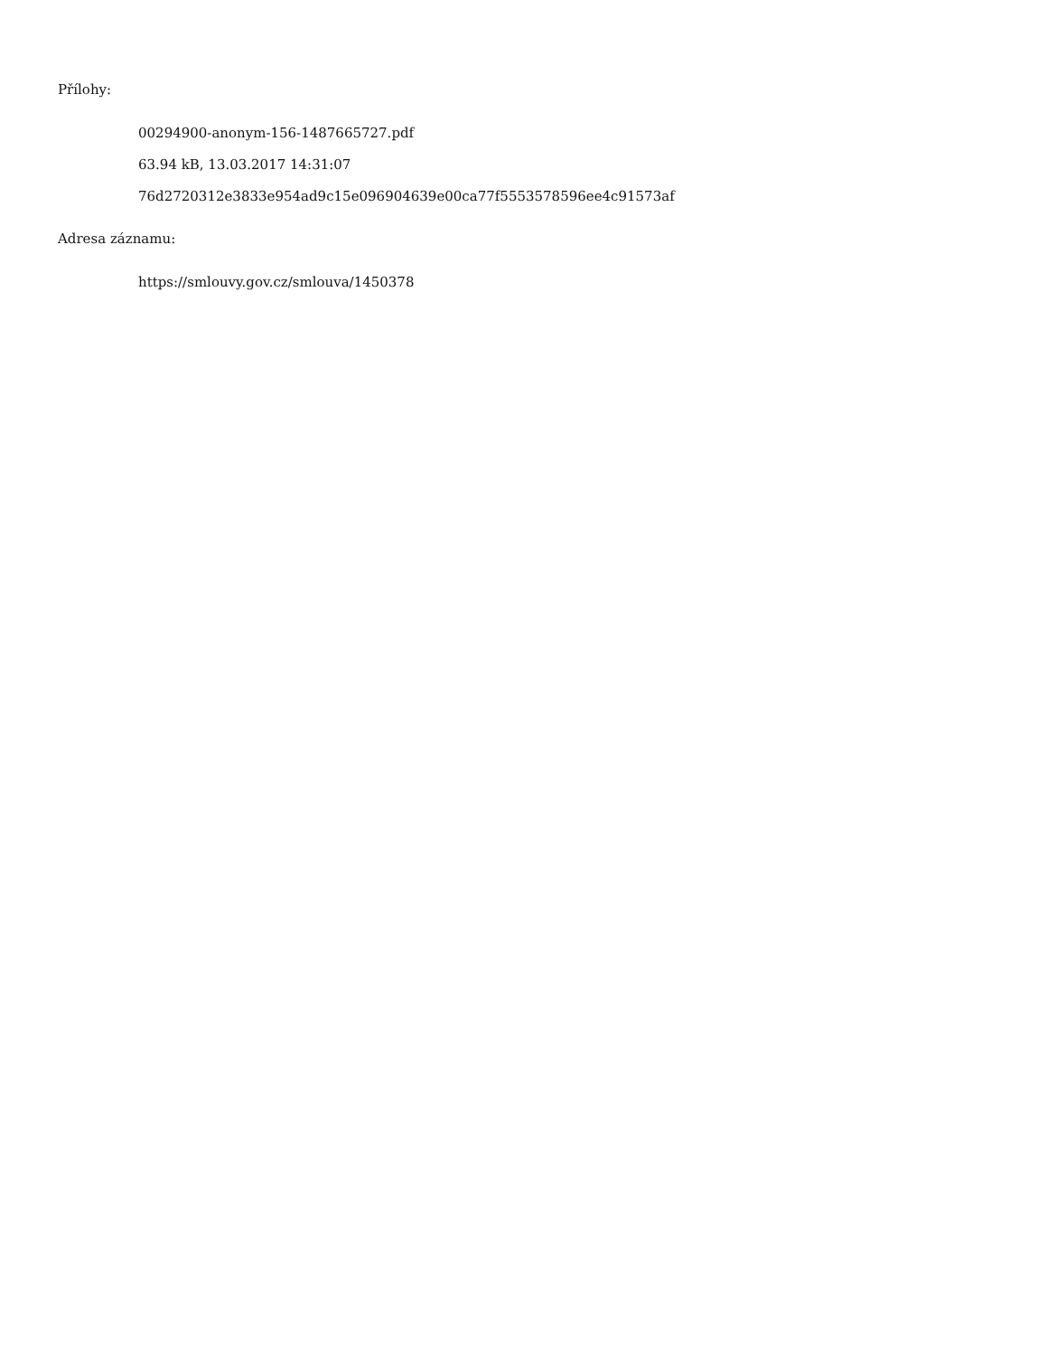Přílohy:
00294900-anonym-156-1487665727.pdf
63.94 kB, 13.03.2017 14:31:07
76d2720312e3833e954ad9c15e096904639e00ca77f5553578596ee4c91573af
Adresa záznamu:
https://smlouvy.gov.cz/smlouva/1450378